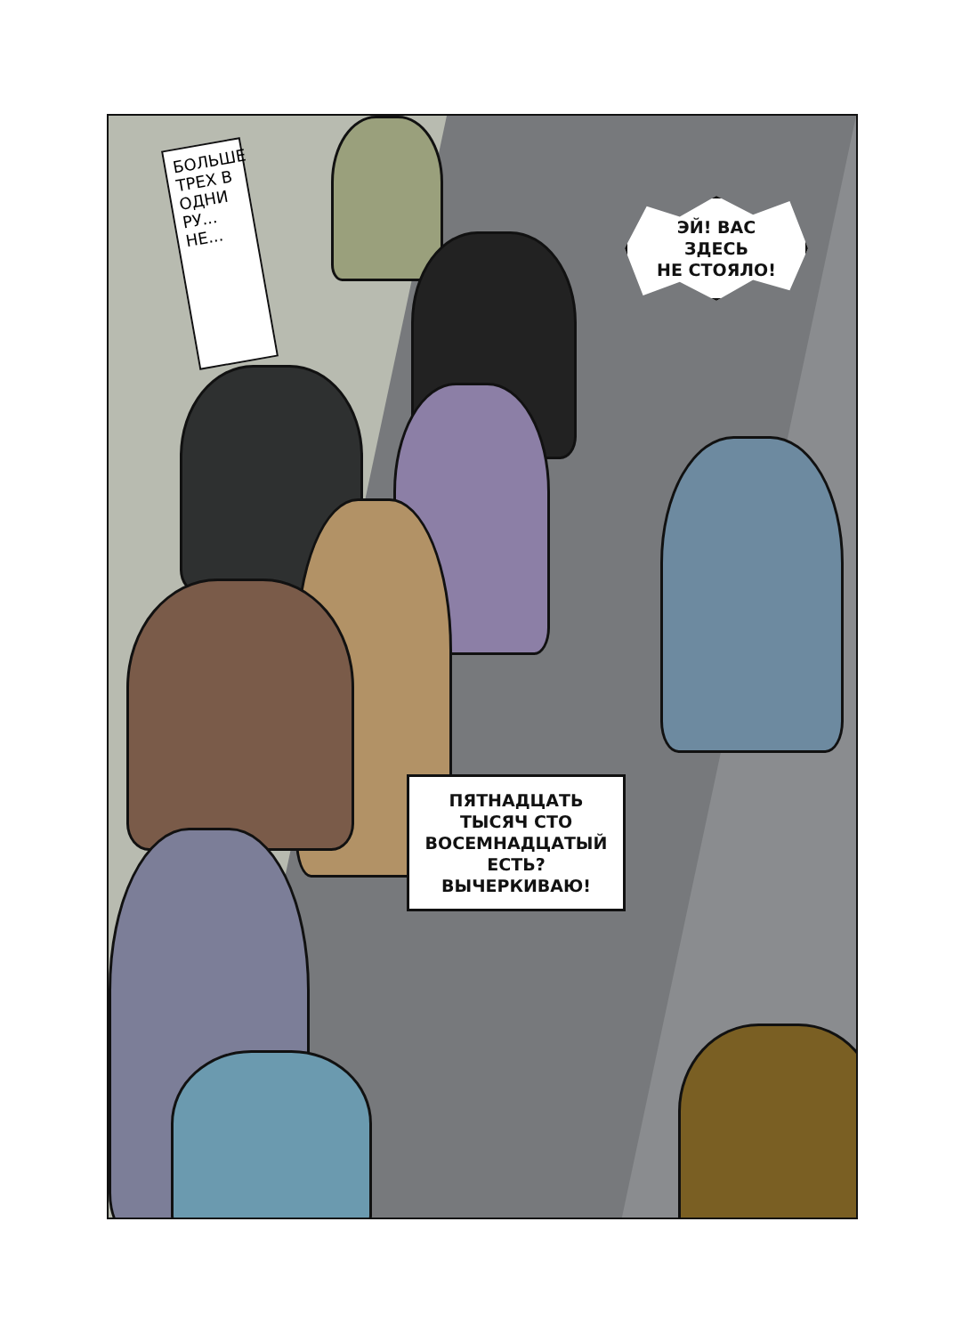БОЛЬШЕ ТРЕХ В ОДНИ РУ... НЕ...
ЭЙ! ВАС
ЗДЕСЬ
НЕ СТОЯЛО!
ПЯТНАДЦАТЬ
ТЫСЯЧ СТО
ВОСЕМНАДЦАТЫЙ
ЕСТЬ?
ВЫЧЕРКИВАЮ!